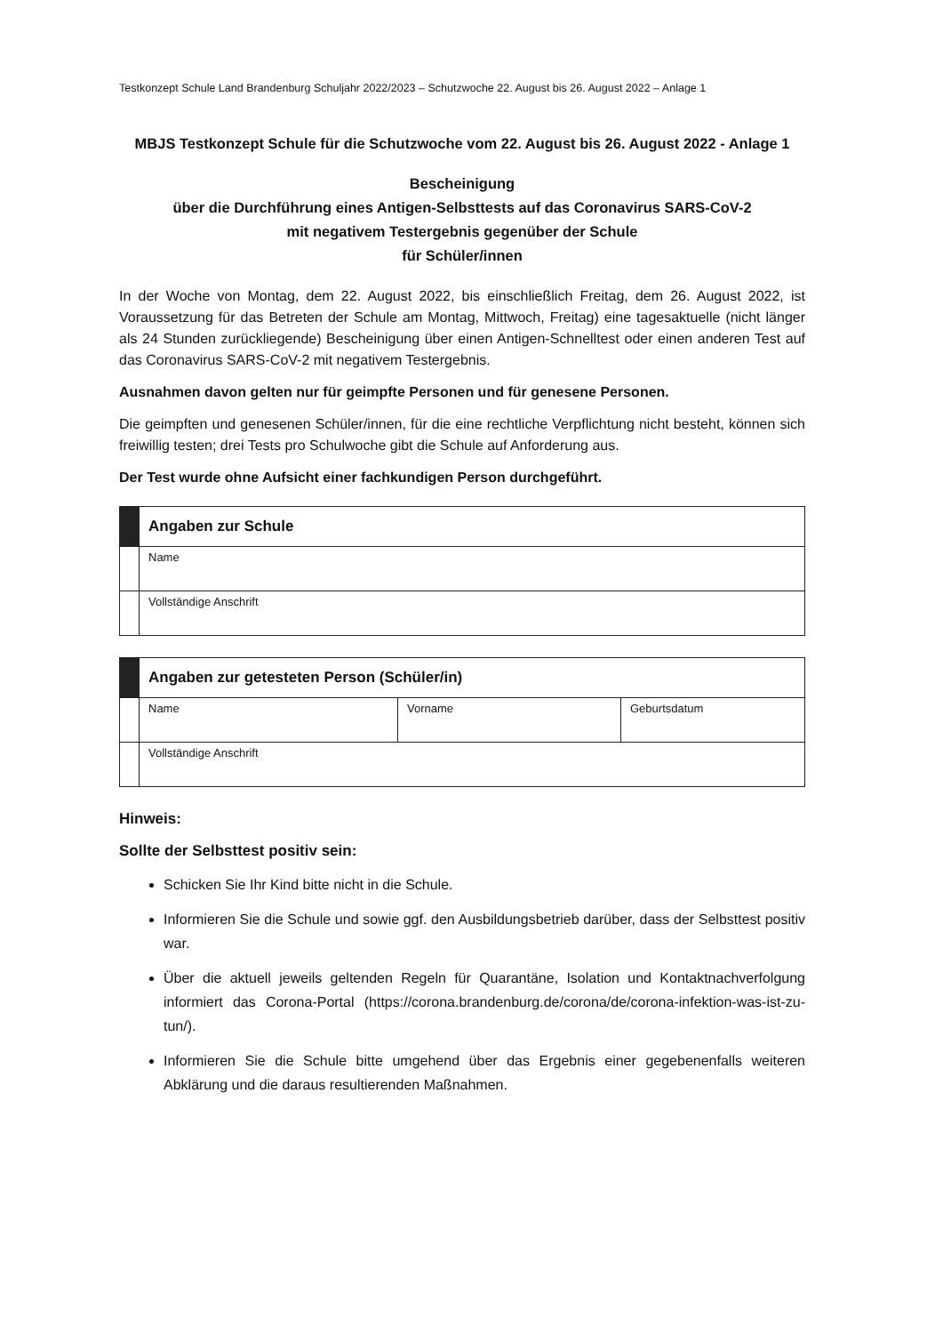Testkonzept Schule Land Brandenburg Schuljahr 2022/2023 – Schutzwoche 22. August bis 26. August 2022 – Anlage 1
MBJS Testkonzept Schule für die Schutzwoche vom 22. August bis 26. August 2022 - Anlage 1
Bescheinigung
über die Durchführung eines Antigen-Selbsttests auf das Coronavirus SARS-CoV-2
mit negativem Testergebnis gegenüber der Schule
für Schüler/innen
In der Woche von Montag, dem 22. August 2022, bis einschließlich Freitag, dem 26. August 2022, ist Voraussetzung für das Betreten der Schule am Montag, Mittwoch, Freitag) eine tagesaktuelle (nicht länger als 24 Stunden zurückliegende) Bescheinigung über einen Antigen-Schnelltest oder einen anderen Test auf das Coronavirus SARS-CoV-2 mit negativem Testergebnis.
Ausnahmen davon gelten nur für geimpfte Personen und für genesene Personen.
Die geimpften und genesenen Schüler/innen, für die eine rechtliche Verpflichtung nicht besteht, können sich freiwillig testen; drei Tests pro Schulwoche gibt die Schule auf Anforderung aus.
Der Test wurde ohne Aufsicht einer fachkundigen Person durchgeführt.
| | Angaben zur Schule |
| | Name |
| | Vollständige Anschrift |
| | Angaben zur getesteten Person (Schüler/in) | | |
| | Name | Vorname | Geburtsdatum |
| | Vollständige Anschrift | | |
Hinweis:
Sollte der Selbsttest positiv sein:
Schicken Sie Ihr Kind bitte nicht in die Schule.
Informieren Sie die Schule und sowie ggf. den Ausbildungsbetrieb darüber, dass der Selbsttest positiv war.
Über die aktuell jeweils geltenden Regeln für Quarantäne, Isolation und Kontaktnachverfolgung informiert das Corona-Portal (https://corona.brandenburg.de/corona/de/corona-infektion-was-ist-zu-tun/).
Informieren Sie die Schule bitte umgehend über das Ergebnis einer gegebenenfalls weiteren Abklärung und die daraus resultierenden Maßnahmen.